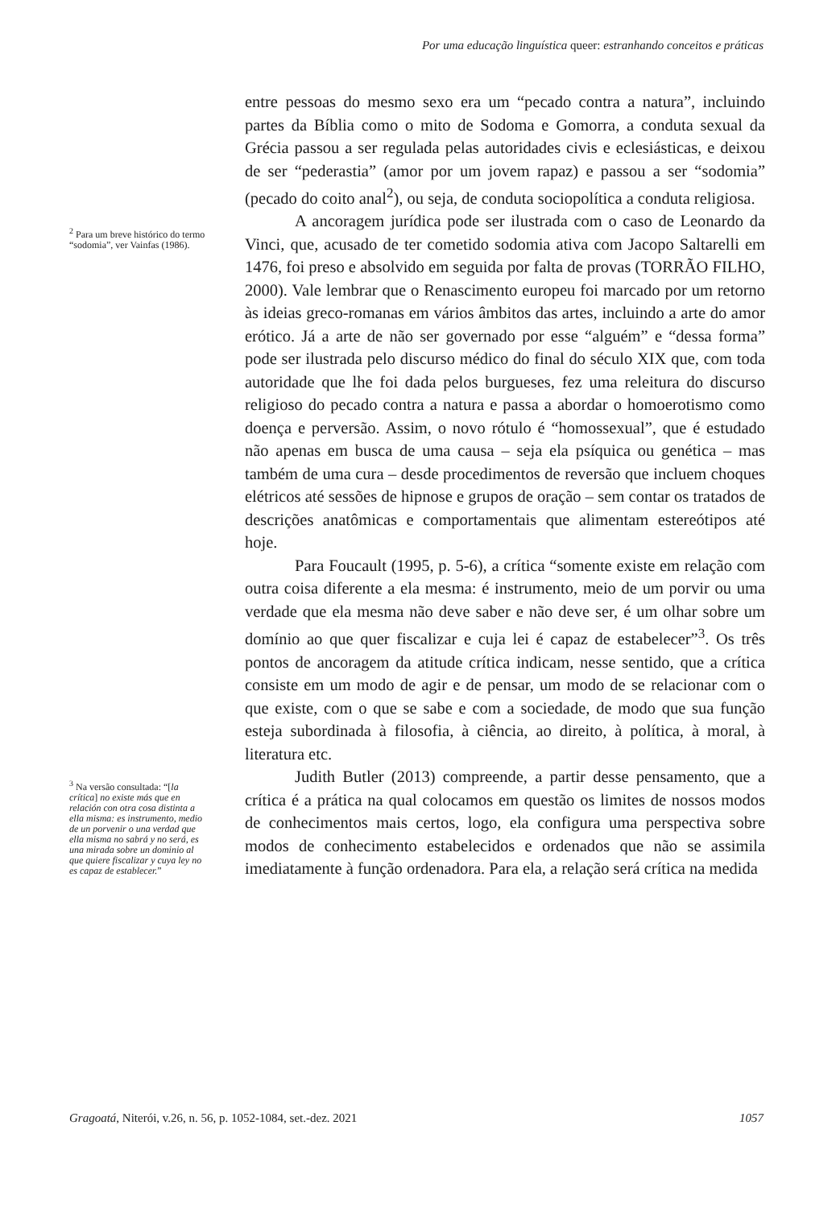Por uma educação linguística queer: estranhando conceitos e práticas
<sup>2</sup> Para um breve histórico do termo “sodomia”, ver Vainfas (1986).
<sup>3</sup> Na versão consultada: “[la crítica] no existe más que en relación con otra cosa distinta a ella misma: es instrumento, medio de un porvenir o una verdad que ella misma no sabrá y no será, es una mirada sobre un dominio al que quiere fiscalizar y cuya ley no es capaz de establecer.”
entre pessoas do mesmo sexo era um “pecado contra a natura”, incluindo partes da Bíblia como o mito de Sodoma e Gomorra, a conduta sexual da Grécia passou a ser regulada pelas autoridades civis e eclesiásticas, e deixou de ser “pederastia” (amor por um jovem rapaz) e passou a ser “sodomia” (pecado do coito anal<sup>2</sup>), ou seja, de conduta sociopolítica a conduta religiosa.
A ancoragem jurídica pode ser ilustrada com o caso de Leonardo da Vinci, que, acusado de ter cometido sodomia ativa com Jacopo Saltarelli em 1476, foi preso e absolvido em seguida por falta de provas (TORRÃO FILHO, 2000). Vale lembrar que o Renascimento europeu foi marcado por um retorno às ideias greco-romanas em vários âmbitos das artes, incluindo a arte do amor erótico. Já a arte de não ser governado por esse “alguém” e “dessa forma” pode ser ilustrada pelo discurso médico do final do século XIX que, com toda autoridade que lhe foi dada pelos burgueses, fez uma releitura do discurso religioso do pecado contra a natura e passa a abordar o homoerotismo como doença e perversão. Assim, o novo rótulo é “homossexual”, que é estudado não apenas em busca de uma causa – seja ela psíquica ou genética – mas também de uma cura – desde procedimentos de reversão que incluem choques elétricos até sessões de hipnose e grupos de oração – sem contar os tratados de descrições anatômicas e comportamentais que alimentam estereótipos até hoje.
Para Foucault (1995, p. 5-6), a crítica “somente existe em relação com outra coisa diferente a ela mesma: é instrumento, meio de um porvir ou uma verdade que ela mesma não deve saber e não deve ser, é um olhar sobre um domínio ao que quer fiscalizar e cuja lei é capaz de estabelecer”<sup>3</sup>. Os três pontos de ancoragem da atitude crítica indicam, nesse sentido, que a crítica consiste em um modo de agir e de pensar, um modo de se relacionar com o que existe, com o que se sabe e com a sociedade, de modo que sua função esteja subordinada à filosofia, à ciência, ao direito, à política, à moral, à literatura etc.
Judith Butler (2013) compreende, a partir desse pensamento, que a crítica é a prática na qual colocamos em questão os limites de nossos modos de conhecimentos mais certos, logo, ela configura uma perspectiva sobre modos de conhecimento estabelecidos e ordenados que não se assimila imediatamente à função ordenadora. Para ela, a relação será crítica na medida
Gragoatá, Niterói, v.26, n. 56, p. 1052-1084, set.-dez. 2021 1057